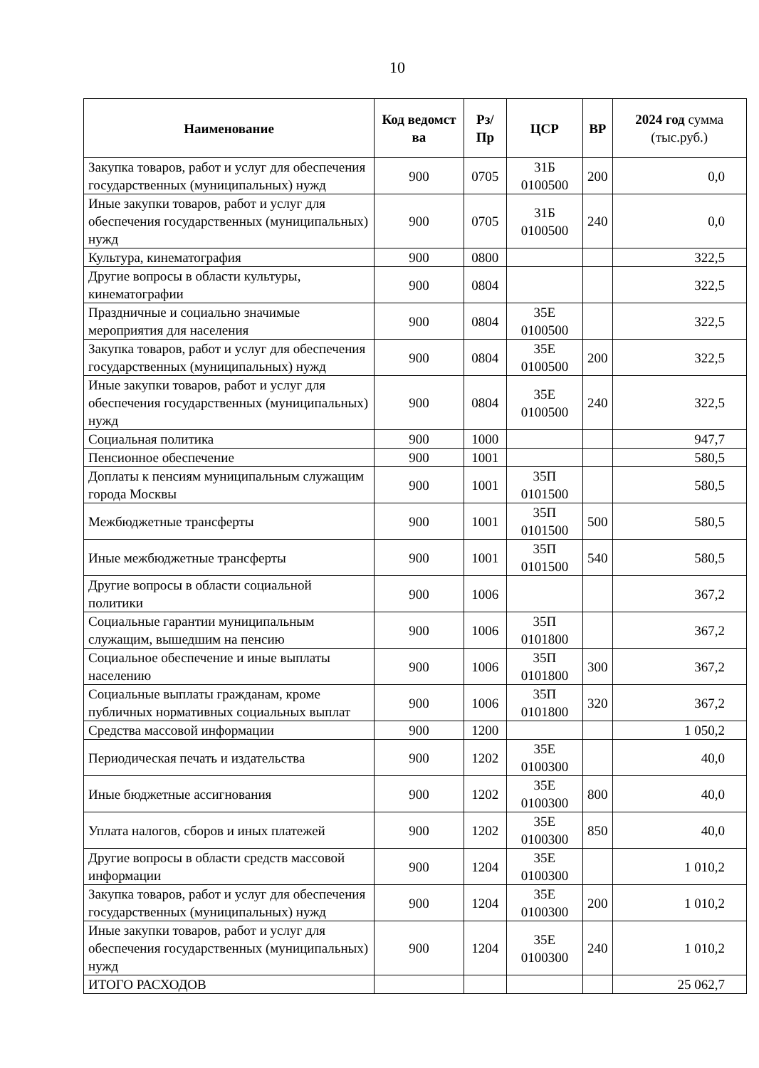10
| Наименование | Код ведомст ва | Рз/Пр | ЦСР | ВР | 2024 год сумма (тыс.руб.) |
| --- | --- | --- | --- | --- | --- |
| Закупка товаров, работ и услуг для обеспечения государственных (муниципальных) нужд | 900 | 0705 | 31Б 0100500 | 200 | 0,0 |
| Иные закупки товаров, работ и услуг для обеспечения государственных (муниципальных) нужд | 900 | 0705 | 31Б 0100500 | 240 | 0,0 |
| Культура, кинематография | 900 | 0800 | | | 322,5 |
| Другие вопросы в области культуры, кинематографии | 900 | 0804 | | | 322,5 |
| Праздничные и социально значимые мероприятия для населения | 900 | 0804 | 35Е 0100500 | | 322,5 |
| Закупка товаров, работ и услуг для обеспечения государственных (муниципальных) нужд | 900 | 0804 | 35Е 0100500 | 200 | 322,5 |
| Иные закупки товаров, работ и услуг для обеспечения государственных (муниципальных) нужд | 900 | 0804 | 35Е 0100500 | 240 | 322,5 |
| Социальная политика | 900 | 1000 | | | 947,7 |
| Пенсионное обеспечение | 900 | 1001 | | | 580,5 |
| Доплаты к пенсиям муниципальным служащим города Москвы | 900 | 1001 | 35П 0101500 | | 580,5 |
| Межбюджетные трансферты | 900 | 1001 | 35П 0101500 | 500 | 580,5 |
| Иные межбюджетные трансферты | 900 | 1001 | 35П 0101500 | 540 | 580,5 |
| Другие вопросы в области социальной политики | 900 | 1006 | | | 367,2 |
| Социальные гарантии муниципальным служащим, вышедшим на пенсию | 900 | 1006 | 35П 0101800 | | 367,2 |
| Социальное обеспечение и иные выплаты населению | 900 | 1006 | 35П 0101800 | 300 | 367,2 |
| Социальные выплаты гражданам, кроме публичных нормативных социальных выплат | 900 | 1006 | 35П 0101800 | 320 | 367,2 |
| Средства массовой информации | 900 | 1200 | | | 1 050,2 |
| Периодическая печать и издательства | 900 | 1202 | 35Е 0100300 | | 40,0 |
| Иные бюджетные ассигнования | 900 | 1202 | 35Е 0100300 | 800 | 40,0 |
| Уплата налогов, сборов и иных платежей | 900 | 1202 | 35Е 0100300 | 850 | 40,0 |
| Другие вопросы в области средств массовой информации | 900 | 1204 | 35Е 0100300 | | 1 010,2 |
| Закупка товаров, работ и услуг для обеспечения государственных (муниципальных) нужд | 900 | 1204 | 35Е 0100300 | 200 | 1 010,2 |
| Иные закупки товаров, работ и услуг для обеспечения государственных (муниципальных) нужд | 900 | 1204 | 35Е 0100300 | 240 | 1 010,2 |
| ИТОГО РАСХОДОВ | | | | | 25 062,7 |